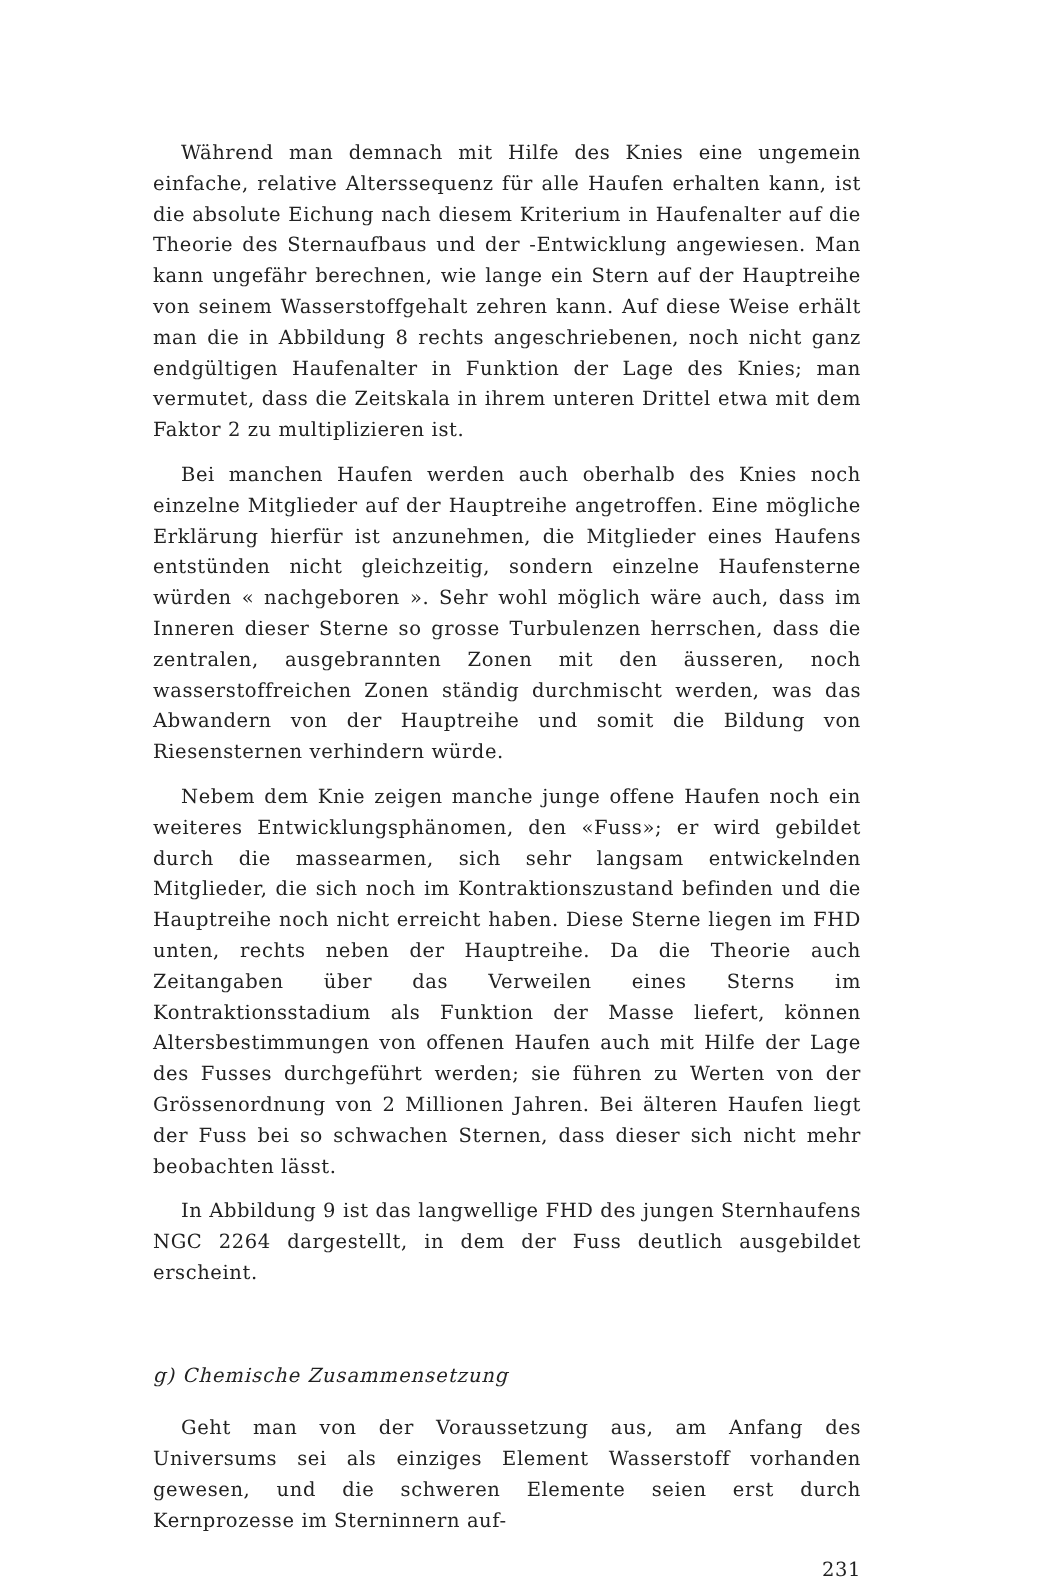Während man demnach mit Hilfe des Knies eine ungemein einfache, relative Alterssequenz für alle Haufen erhalten kann, ist die absolute Eichung nach diesem Kriterium in Haufenalter auf die Theorie des Sternaufbaus und der -Entwicklung angewiesen. Man kann ungefähr berechnen, wie lange ein Stern auf der Hauptreihe von seinem Wasserstoffgehalt zehren kann. Auf diese Weise erhält man die in Abbildung 8 rechts angeschriebenen, noch nicht ganz endgültigen Haufenalter in Funktion der Lage des Knies; man vermutet, dass die Zeitskala in ihrem unteren Drittel etwa mit dem Faktor 2 zu multiplizieren ist.
Bei manchen Haufen werden auch oberhalb des Knies noch einzelne Mitglieder auf der Hauptreihe angetroffen. Eine mögliche Erklärung hierfür ist anzunehmen, die Mitglieder eines Haufens entstünden nicht gleichzeitig, sondern einzelne Haufensterne würden « nachgeboren ». Sehr wohl möglich wäre auch, dass im Inneren dieser Sterne so grosse Turbulenzen herrschen, dass die zentralen, ausgebrannten Zonen mit den äusseren, noch wasserstoffreichen Zonen ständig durchmischt werden, was das Abwandern von der Hauptreihe und somit die Bildung von Riesensternen verhindern würde.
Nebem dem Knie zeigen manche junge offene Haufen noch ein weiteres Entwicklungsphänomen, den «Fuss»; er wird gebildet durch die massearmen, sich sehr langsam entwickelnden Mitglieder, die sich noch im Kontraktionszustand befinden und die Hauptreihe noch nicht erreicht haben. Diese Sterne liegen im FHD unten, rechts neben der Hauptreihe. Da die Theorie auch Zeitangaben über das Verweilen eines Sterns im Kontraktionsstadium als Funktion der Masse liefert, können Altersbestimmungen von offenen Haufen auch mit Hilfe der Lage des Fusses durchgeführt werden; sie führen zu Werten von der Grössenordnung von 2 Millionen Jahren. Bei älteren Haufen liegt der Fuss bei so schwachen Sternen, dass dieser sich nicht mehr beobachten lässt.
In Abbildung 9 ist das langwellige FHD des jungen Sternhaufens NGC 2264 dargestellt, in dem der Fuss deutlich ausgebildet erscheint.
g) Chemische Zusammensetzung
Geht man von der Voraussetzung aus, am Anfang des Universums sei als einziges Element Wasserstoff vorhanden gewesen, und die schweren Elemente seien erst durch Kernprozesse im Sterninnern auf-
231